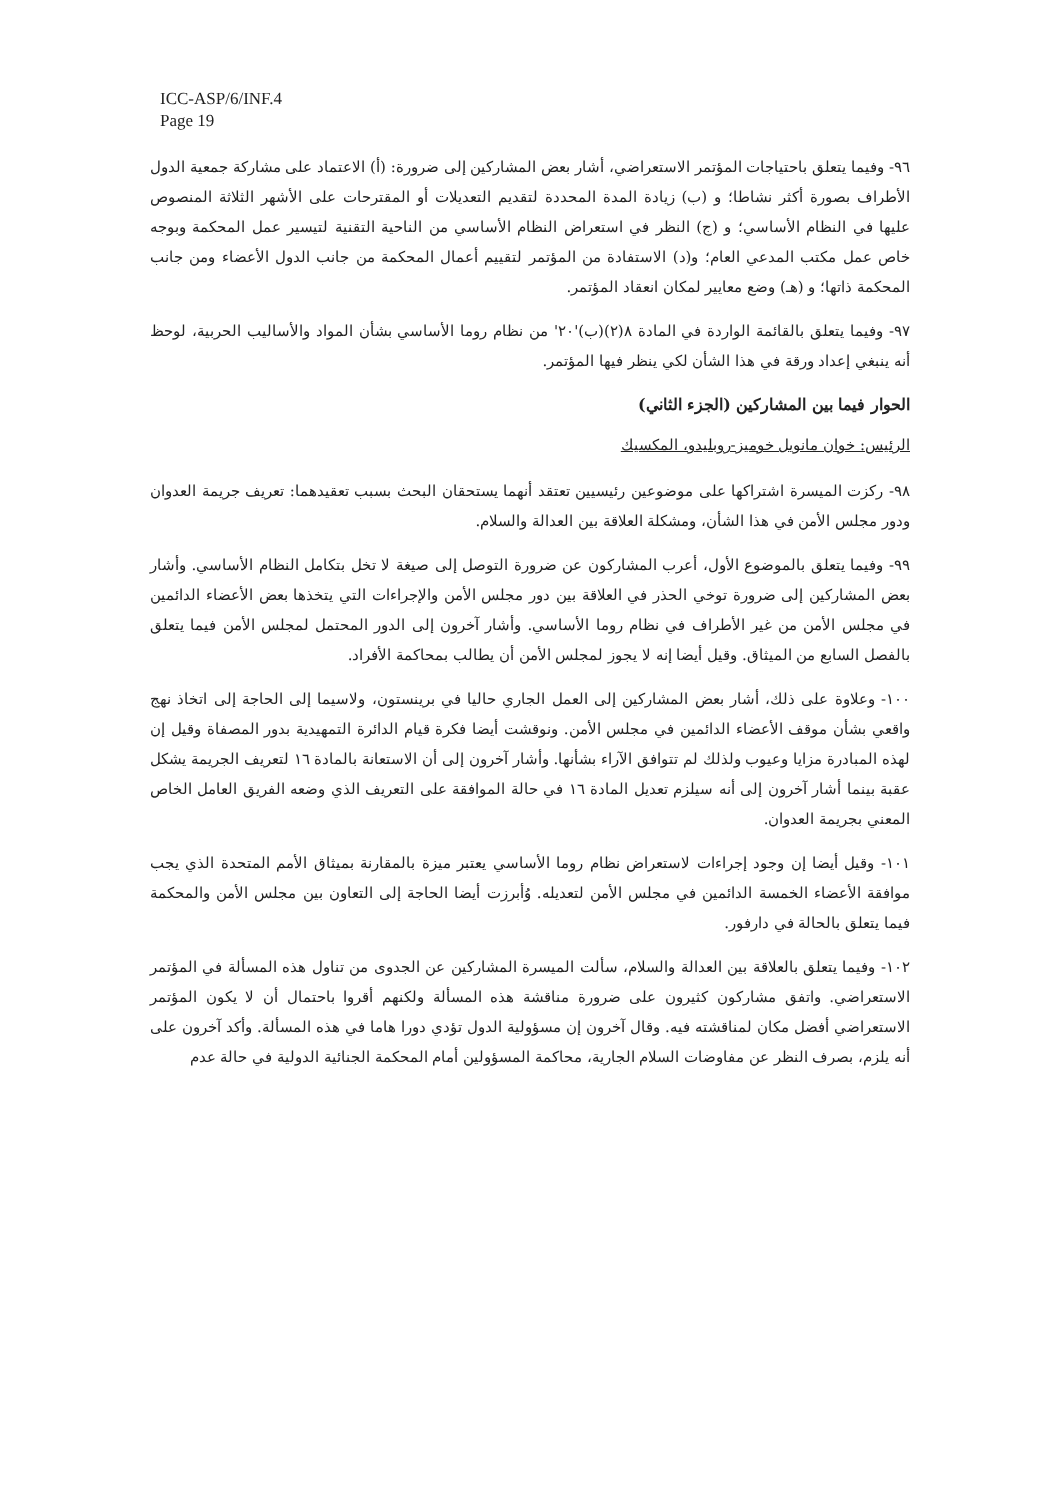ICC-ASP/6/INF.4
Page 19
٩٦- وفيما يتعلق باحتياجات المؤتمر الاستعراضي، أشار بعض المشاركين إلى ضرورة: (أ) الاعتماد على مشاركة جمعية الدول الأطراف بصورة أكثر نشاطا؛ و (ب) زيادة المدة المحددة لتقديم التعديلات أو المقترحات على الأشهر الثلاثة المنصوص عليها في النظام الأساسي؛ و (ج) النظر في استعراض النظام الأساسي من الناحية التقنية لتيسير عمل المحكمة وبوجه خاص عمل مكتب المدعي العام؛ و(د) الاستفادة من المؤتمر لتقييم أعمال المحكمة من جانب الدول الأعضاء ومن جانب المحكمة ذاتها؛ و (هـ) وضع معايير لمكان انعقاد المؤتمر.
٩٧- وفيما يتعلق بالقائمة الواردة في المادة ٨(٢)(ب)'٢٠' من نظام روما الأساسي بشأن المواد والأساليب الحربية، لوحظ أنه ينبغي إعداد ورقة في هذا الشأن لكي ينظر فيها المؤتمر.
الحوار فيما بين المشاركين (الجزء الثاني)
الرئيس: خوان مانويل خوميز-روبليدو، المكسيك
٩٨- ركزت الميسرة اشتراكها على موضوعين رئيسيين تعتقد أنهما يستحقان البحث بسبب تعقيدهما: تعريف جريمة العدوان ودور مجلس الأمن في هذا الشأن، ومشكلة العلاقة بين العدالة والسلام.
٩٩- وفيما يتعلق بالموضوع الأول، أعرب المشاركون عن ضرورة التوصل إلى صيغة لا تخل بتكامل النظام الأساسي. وأشار بعض المشاركين إلى ضرورة توخي الحذر في العلاقة بين دور مجلس الأمن والإجراءات التي يتخذها بعض الأعضاء الدائمين في مجلس الأمن من غير الأطراف في نظام روما الأساسي. وأشار آخرون إلى الدور المحتمل لمجلس الأمن فيما يتعلق بالفصل السابع من الميثاق. وقيل أيضا إنه لا يجوز لمجلس الأمن أن يطالب بمحاكمة الأفراد.
١٠٠- وعلاوة على ذلك، أشار بعض المشاركين إلى العمل الجاري حاليا في برينستون، ولاسيما إلى الحاجة إلى اتخاذ نهج واقعي بشأن موقف الأعضاء الدائمين في مجلس الأمن. ونوقشت أيضا فكرة قيام الدائرة التمهيدية بدور المصفاة وقيل إن لهذه المبادرة مزايا وعيوب ولذلك لم تتوافق الآراء بشأنها. وأشار آخرون إلى أن الاستعانة بالمادة ١٦ لتعريف الجريمة يشكل عقبة بينما أشار آخرون إلى أنه سيلزم تعديل المادة ١٦ في حالة الموافقة على التعريف الذي وضعه الفريق العامل الخاص المعني بجريمة العدوان.
١٠١- وقيل أيضا إن وجود إجراءات لاستعراض نظام روما الأساسي يعتبر ميزة بالمقارنة بميثاق الأمم المتحدة الذي يجب موافقة الأعضاء الخمسة الدائمين في مجلس الأمن لتعديله. وُأبرزت أيضا الحاجة إلى التعاون بين مجلس الأمن والمحكمة فيما يتعلق بالحالة في دارفور.
١٠٢- وفيما يتعلق بالعلاقة بين العدالة والسلام، سألت الميسرة المشاركين عن الجدوى من تناول هذه المسألة في المؤتمر الاستعراضي. واتفق مشاركون كثيرون على ضرورة مناقشة هذه المسألة ولكنهم أقروا باحتمال أن لا يكون المؤتمر الاستعراضي أفضل مكان لمناقشته فيه. وقال آخرون إن مسؤولية الدول تؤدي دورا هاما في هذه المسألة. وأكد آخرون على أنه يلزم، بصرف النظر عن مفاوضات السلام الجارية، محاكمة المسؤولين أمام المحكمة الجنائية الدولية في حالة عدم